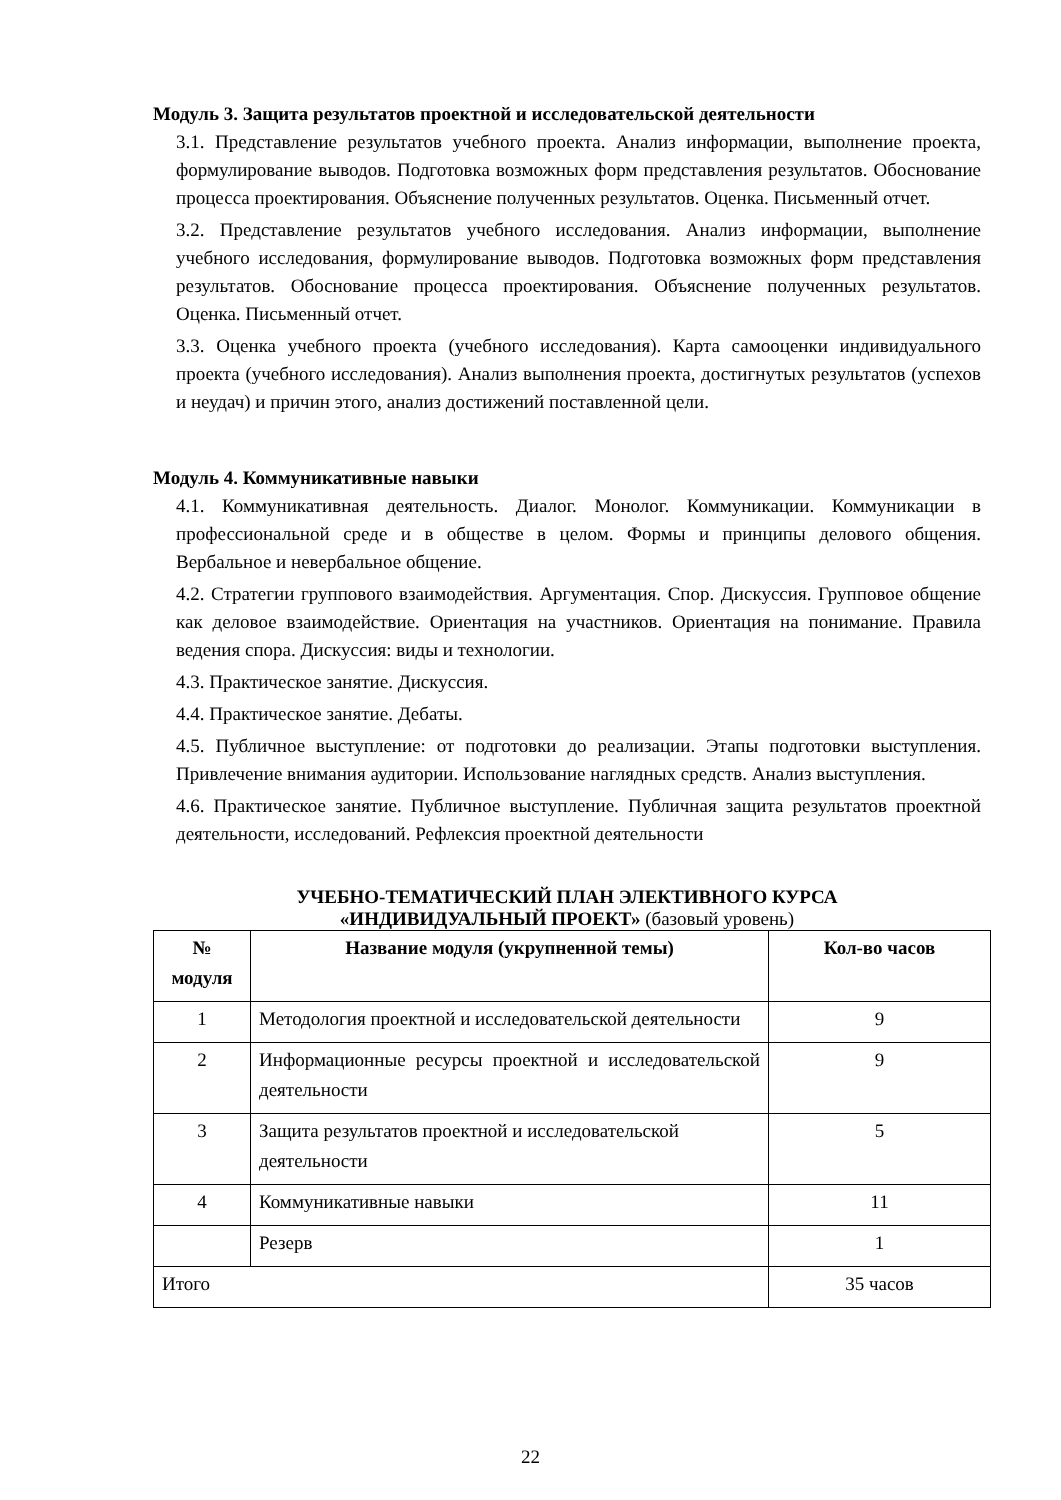Модуль 3. Защита результатов проектной и исследовательской деятельности
3.1. Представление результатов учебного проекта. Анализ информации, выполнение проекта, формулирование выводов. Подготовка возможных форм представления результатов. Обоснование процесса проектирования. Объяснение полученных результатов. Оценка. Письменный отчет.
3.2. Представление результатов учебного исследования. Анализ информации, выполнение учебного исследования, формулирование выводов. Подготовка возможных форм представления результатов. Обоснование процесса проектирования. Объяснение полученных результатов. Оценка. Письменный отчет.
3.3. Оценка учебного проекта (учебного исследования). Карта самооценки индивидуального проекта (учебного исследования). Анализ выполнения проекта, достигнутых результатов (успехов и неудач) и причин этого, анализ достижений поставленной цели.
Модуль 4. Коммуникативные навыки
4.1. Коммуникативная деятельность. Диалог. Монолог. Коммуникации. Коммуникации в профессиональной среде и в обществе в целом. Формы и принципы делового общения. Вербальное и невербальное общение.
4.2. Стратегии группового взаимодействия. Аргументация. Спор. Дискуссия. Групповое общение как деловое взаимодействие. Ориентация на участников. Ориентация на понимание. Правила ведения спора. Дискуссия: виды и технологии.
4.3. Практическое занятие. Дискуссия.
4.4. Практическое занятие. Дебаты.
4.5. Публичное выступление: от подготовки до реализации. Этапы подготовки выступления. Привлечение внимания аудитории. Использование наглядных средств. Анализ выступления.
4.6. Практическое занятие. Публичное выступление. Публичная защита результатов проектной деятельности, исследований. Рефлексия проектной деятельности
УЧЕБНО-ТЕМАТИЧЕСКИЙ ПЛАН ЭЛЕКТИВНОГО КУРСА
«ИНДИВИДУАЛЬНЫЙ ПРОЕКТ» (базовый уровень)
| № модуля | Название модуля (укрупненной темы) | Кол-во часов |
| --- | --- | --- |
| 1 | Методология проектной и исследовательской деятельности | 9 |
| 2 | Информационные ресурсы проектной и исследовательской деятельности | 9 |
| 3 | Защита результатов проектной и исследовательской деятельности | 5 |
| 4 | Коммуникативные навыки | 11 |
| | Резерв | 1 |
| Итого | | 35 часов |
22